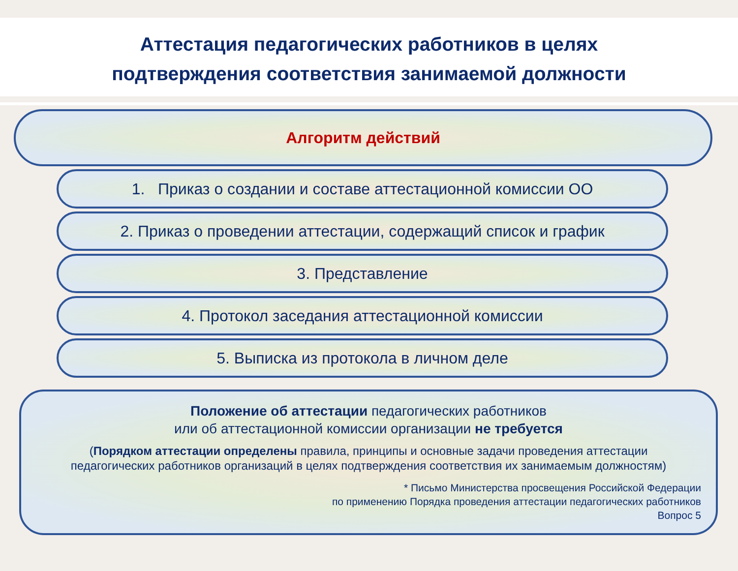Аттестация педагогических работников в целях
подтверждения соответствия занимаемой должности
Алгоритм действий
1. Приказ о создании и составе аттестационной комиссии ОО
2. Приказ о проведении аттестации, содержащий список и график
3. Представление
4. Протокол заседания аттестационной комиссии
5. Выписка из протокола в личном деле
Положение об аттестации педагогических работников
или об аттестационной комиссии организации не требуется
(Порядком аттестации определены правила, принципы и основные задачи проведения аттестации педагогических работников организаций в целях подтверждения соответствия их занимаемым должностям)
* Письмо Министерства просвещения Российской Федерации
по применению Порядка проведения аттестации педагогических работников
Вопрос 5